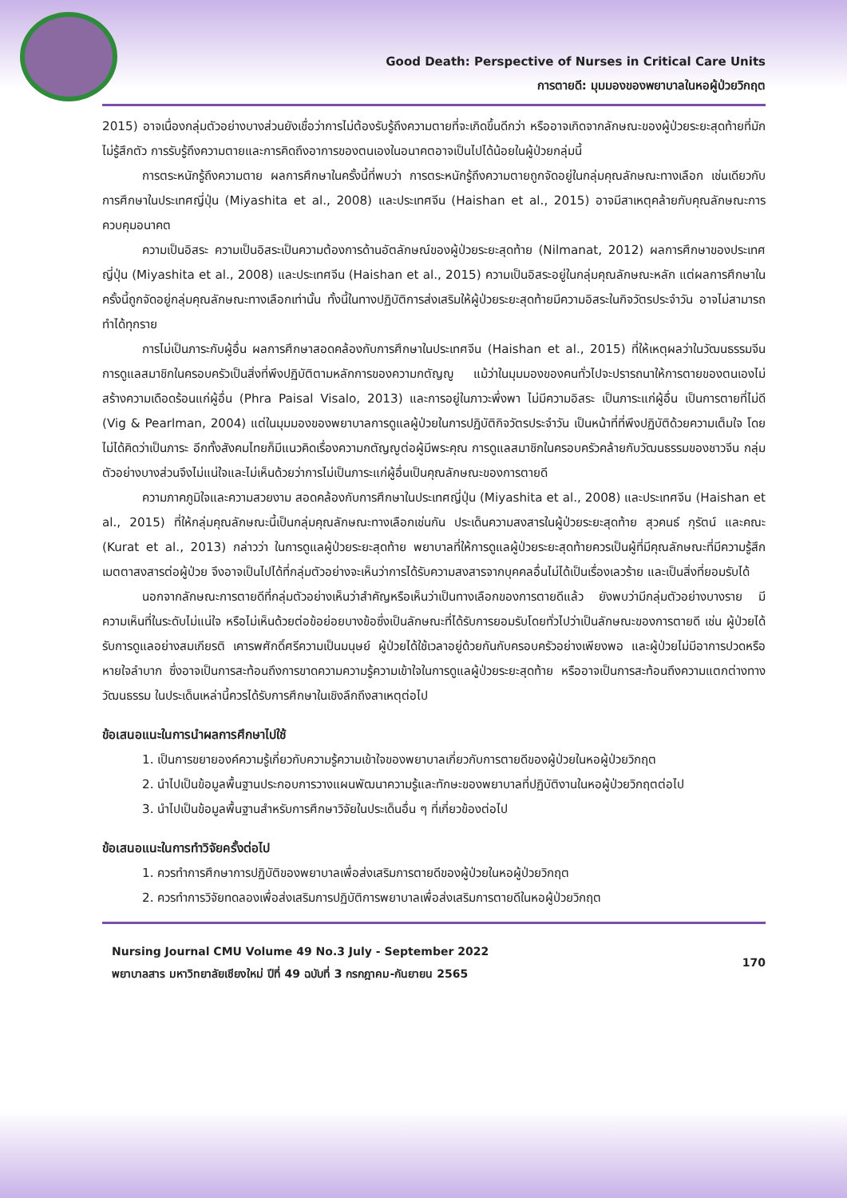Good Death: Perspective of Nurses in Critical Care Units
การตายดี: มุมมองของพยาบาลในหอผู้ป่วยวิกฤต
2015) อาจเนื่องกลุ่มตัวอย่างบางส่วนยังเชื่อว่าการไม่ต้องรับรู้ถึงความตายที่จะเกิดขึ้นดีกว่า หรืออาจเกิดจากลักษณะของผู้ป่วยระยะสุดท้ายที่มักไม่รู้สึกตัว การรับรู้ถึงความตายและการคิดถึงอาการของตนเองในอนาคตอาจเป็นไปได้น้อยในผู้ป่วยกลุ่มนี้
การตระหนักรู้ถึงความตาย ผลการศึกษาในครั้งนี้ที่พบว่า การตระหนักรู้ถึงความตายถูกจัดอยู่ในกลุ่มคุณลักษณะทางเลือก เช่นเดียวกับการศึกษาในประเทศญี่ปุ่น (Miyashita et al., 2008) และประเทศจีน (Haishan et al., 2015) อาจมีสาเหตุคล้ายกับคุณลักษณะการควบคุมอนาคต
ความเป็นอิสระ ความเป็นอิสระเป็นความต้องการด้านอัตลักษณ์ของผู้ป่วยระยะสุดท้าย (Nilmanat, 2012) ผลการศึกษาของประเทศญี่ปุ่น (Miyashita et al., 2008) และประเทศจีน (Haishan et al., 2015) ความเป็นอิสระอยู่ในกลุ่มคุณลักษณะหลัก แต่ผลการศึกษาในครั้งนี้ถูกจัดอยู่กลุ่มคุณลักษณะทางเลือกเท่านั้น ทั้งนี้ในทางปฏิบัติการส่งเสริมให้ผู้ป่วยระยะสุดท้ายมีความอิสระในกิจวัตรประจำวัน อาจไม่สามารถทำได้ทุกราย
การไม่เป็นภาระกับผู้อื่น ผลการศึกษาสอดคล้องกับการศึกษาในประเทศจีน (Haishan et al., 2015) ที่ให้เหตุผลว่าในวัฒนธรรมจีนการดูแลสมาชิกในครอบครัวเป็นสิ่งที่พึงปฏิบัติตามหลักการของความกตัญญู แม้ว่าในมุมมองของคนทั่วไปจะปรารถนาให้การตายของตนเองไม่สร้างความเดือดร้อนแก่ผู้อื่น (Phra Paisal Visalo, 2013) และการอยู่ในภาวะพึ่งพา ไม่มีความอิสระ เป็นภาระแก่ผู้อื่น เป็นการตายที่ไม่ดี (Vig & Pearlman, 2004) แต่ในมุมมองของพยาบาลการดูแลผู้ป่วยในการปฏิบัติกิจวัตรประจำวัน เป็นหน้าที่ที่พึงปฏิบัติด้วยความเต็มใจ โดยไม่ได้คิดว่าเป็นภาระ อีกทั้งสังคมไทยก็มีแนวคิดเรื่องความกตัญญูต่อผู้มีพระคุณ การดูแลสมาชิกในครอบครัวคล้ายกับวัฒนธรรมของชาวจีน กลุ่มตัวอย่างบางส่วนจึงไม่แน่ใจและไม่เห็นด้วยว่าการไม่เป็นภาระแก่ผู้อื่นเป็นคุณลักษณะของการตายดี
ความภาคภูมิใจและความสวยงาม สอดคล้องกับการศึกษาในประเทศญี่ปุ่น (Miyashita et al., 2008) และประเทศจีน (Haishan et al., 2015) ที่ให้กลุ่มคุณลักษณะนี้เป็นกลุ่มคุณลักษณะทางเลือกเช่นกัน ประเด็นความสงสารในผู้ป่วยระยะสุดท้าย สุวคนธ์ กุรัตน์ และคณะ (Kurat et al., 2013) กล่าวว่า ในการดูแลผู้ป่วยระยะสุดท้าย พยาบาลที่ให้การดูแลผู้ป่วยระยะสุดท้ายควรเป็นผู้ที่มีคุณลักษณะที่มีความรู้สึกเมตตาสงสารต่อผู้ป่วย จึงอาจเป็นไปได้ที่กลุ่มตัวอย่างจะเห็นว่าการได้รับความสงสารจากบุคคลอื่นไม่ได้เป็นเรื่องเลวร้าย และเป็นสิ่งที่ยอมรับได้
นอกจากลักษณะการตายดีที่กลุ่มตัวอย่างเห็นว่าสำคัญหรือเห็นว่าเป็นทางเลือกของการตายดีแล้ว ยังพบว่ามีกลุ่มตัวอย่างบางราย มีความเห็นที่ในระดับไม่แน่ใจ หรือไม่เห็นด้วยต่อข้อย่อยบางข้อซึ่งเป็นลักษณะที่ได้รับการยอมรับโดยทั่วไปว่าเป็นลักษณะของการตายดี เช่น ผู้ป่วยได้รับการดูแลอย่างสมเกียรติ เคารพศักดิ์ศรีความเป็นมนุษย์ ผู้ป่วยได้ใช้เวลาอยู่ด้วยกันกับครอบครัวอย่างเพียงพอ และผู้ป่วยไม่มีอาการปวดหรือหายใจลำบาก ซึ่งอาจเป็นการสะท้อนถึงการขาดความความรู้ความเข้าใจในการดูแลผู้ป่วยระยะสุดท้าย หรืออาจเป็นการสะท้อนถึงความแตกต่างทางวัฒนธรรม ในประเด็นเหล่านี้ควรได้รับการศึกษาในเชิงลึกถึงสาเหตุต่อไป
ข้อเสนอแนะในการนำผลการศึกษาไปใช้
1. เป็นการขยายองค์ความรู้เกี่ยวกับความรู้ความเข้าใจของพยาบาลเกี่ยวกับการตายดีของผู้ป่วยในหอผู้ป่วยวิกฤต
2. นำไปเป็นข้อมูลพื้นฐานประกอบการวางแผนพัฒนาความรู้และทักษะของพยาบาลที่ปฏิบัติงานในหอผู้ป่วยวิกฤตต่อไป
3. นำไปเป็นข้อมูลพื้นฐานสำหรับการศึกษาวิจัยในประเด็นอื่น ๆ ที่เกี่ยวข้องต่อไป
ข้อเสนอแนะในการทำวิจัยครั้งต่อไป
1. ควรทำการศึกษาการปฏิบัติของพยาบาลเพื่อส่งเสริมการตายดีของผู้ป่วยในหอผู้ป่วยวิกฤต
2. ควรทำการวิจัยทดลองเพื่อส่งเสริมการปฏิบัติการพยาบาลเพื่อส่งเสริมการตายดีในหอผู้ป่วยวิกฤต
Nursing Journal CMU Volume 49 No.3 July - September 2022
พยาบาลสาร มหาวิทยาลัยเชียงใหม่ ปีที่ 49 ฉบับที่ 3 กรกฎาคม-กันยายน 2565
170